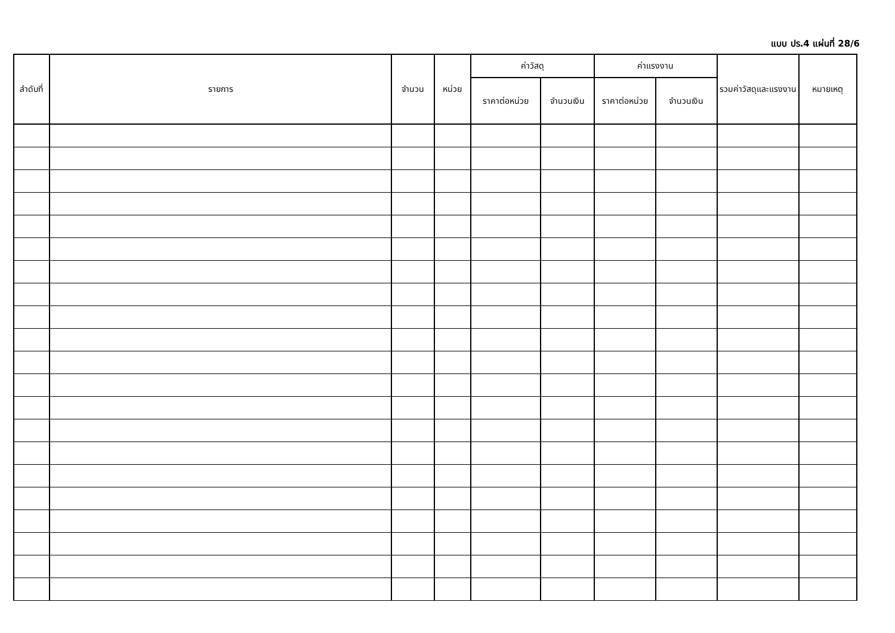แบบ ปร.4 แผ่นที่ 28/6
| ลำดับที่ | รายการ | จำนวน | หน่วย | ค่าวัสดุ | | ค่าแรงงาน | | รวมค่าวัสดุและแรงงาน | หมายเหตุ |
| --- | --- | --- | --- | --- | --- | --- | --- | --- | --- |
| | | | | ราคาต่อหน่วย | จำนวนเงิน | ราคาต่อหน่วย | จำนวนเงิน | | |